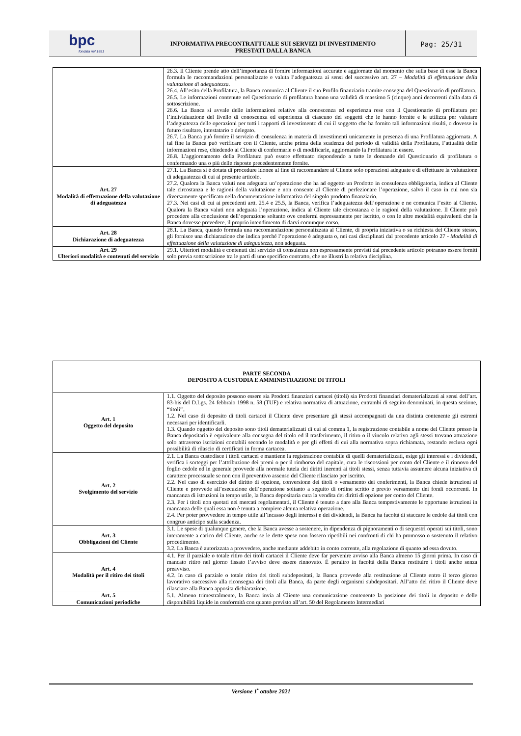bpc
fondata nel 1881
INFORMATIVA PRECONTRATTUALE SUI SERVIZI DI INVESTIMENTO
PRESTATI DALLA BANCA
Pag: 25/31
| | 26.3. Il Cliente prende atto dell’importanza di fornire informazioni accurate e aggiornate dal momento che sulla base di esse la Banca formula le raccomandazioni personalizzate e valuta l’adeguatezza ai sensi del successivo art. 27 – Modalità di effettuazione della valutazione di adeguatezza . 26.4. All’esito della Profilatura, la Banca comunica al Cliente il suo Profilo finanziario tramite consegna del Questionario di profilatura. 26.5. Le informazioni contenute nel Questionario di profilatura hanno una validità di massimo 5 (cinque) anni decorrenti dalla data di sottoscrizione. 26.6. La Banca si avvale delle informazioni relative alla conoscenza ed esperienza rese con il Questionario di profilatura per l’individuazione del livello di conoscenza ed esperienza di ciascuno dei soggetti che le hanno fornite e le utilizza per valutare l’adeguatezza delle operazioni per tutti i rapporti di investimento di cui il soggetto che ha fornito tali informazioni risulti, o dovesse in futuro risultare, intestatario o delegato. 26.7. La Banca può fornire il servizio di consulenza in materia di investimenti unicamente in presenza di una Profilatura aggiornata. A tal fine la Banca può verificare con il Cliente, anche prima della scadenza del periodo di validità della Profilatura, l’attualità delle informazioni rese, chiedendo al Cliente di confermarle o di modificarle, aggiornando la Profilatura in essere. 26.8. L’aggiornamento della Profilatura può essere effettuato rispondendo a tutte le domande del Questionario di profilatura o confermando una o più delle risposte precedentemente fornite. |
| Art. 27 Modalità di effettuazione della valutazione di adeguatezza | 27.1. La Banca si è dotata di procedure idonee al fine di raccomandare al Cliente solo operazioni adeguate e di effettuare la valutazione di adeguatezza di cui al presente articolo. 27.2. Qualora la Banca valuti non adeguata un’operazione che ha ad oggetto un Prodotto in consulenza obbligatoria, indica al Cliente tale circostanza e le ragioni della valutazione e non consente al Cliente di perfezionare l’operazione, salvo il caso in cui non sia diversamente specificato nella documentazione informativa del singolo prodotto finanziario. 27.3. Nei casi di cui ai precedenti artt. 25.4 e 25.5, la Banca, verifica l’adeguatezza dell’operazione e ne comunica l’esito al Cliente. Qualora la Banca valuti non adeguata l’operazione, indica al Cliente tale circostanza e le ragioni della valutazione. Il Cliente può procedere alla conclusione dell’operazione soltanto ove confermi espressamente per iscritto, o con le altre modalità equivalenti che la Banca dovesse prevedere, il proprio intendimento di darvi comunque corso. |
| Art. 28 Dichiarazione di adeguatezza | 28.1. La Banca, quando formula una raccomandazione personalizzata al Cliente, di propria iniziativa o su richiesta del Cliente stesso, gli fornisce una dichiarazione che indica perché l’operazione è adeguata o, nei casi disciplinati dal precedente articolo 27 - Modalità di effettuazione della valutazione di adeguatezza, non adeguata. |
| Art. 29 Ulteriori modalità e contenuti del servizio | 29.1. Ulteriori modalità e contenuti del servizio di consulenza non espressamente previsti dal precedente articolo potranno essere forniti solo previa sottoscrizione tra le parti di uno specifico contratto, che ne illustri la relativa disciplina. |
| PARTE SECONDA DEPOSITO A CUSTODIA E AMMINISTRAZIONE DI TITOLI | |
| Art. 1 Oggetto del deposito | 1.1. Oggetto del deposito possono essere sia Prodotti finanziari cartacei (titoli) sia Prodotti finanziari dematerializzati ai sensi dell’art. 83-bis del D.Lgs. 24 febbraio 1998 n. 58 (TUF) e relativa normativa di attuazione, entrambi di seguito denominati, in questa sezione, “titoli”.. 1.2. Nel caso di deposito di titoli cartacei il Cliente deve presentare gli stessi accompagnati da una distinta contenente gli estremi necessari per identificarli. 1.3. Quando oggetto del deposito sono titoli dematerializzati di cui al comma 1, la registrazione contabile a nome del Cliente presso la Banca depositaria è equivalente alla consegna del titolo ed il trasferimento, il ritiro o il vincolo relativo agli stessi trovano attuazione solo attraverso iscrizioni contabili secondo le modalità e per gli effetti di cui alla normativa sopra richiamata, restando esclusa ogni possibilità di rilascio di certificati in forma cartacea. |
| Art. 2 Svolgimento del servizio | 2.1. La Banca custodisce i titoli cartacei e mantiene la registrazione contabile di quelli dematerializzati, esige gli interessi e i dividendi, verifica i sorteggi per l’attribuzione dei premi o per il rimborso del capitale, cura le riscossioni per conto del Cliente e il rinnovo del foglio cedole ed in generale provvede alla normale tutela dei diritti inerenti ai titoli stessi, senza tuttavia assumere alcuna iniziativa di carattere processuale se non con il preventivo assenso del Cliente rilasciato per iscritto. 2.2. Nel caso di esercizio del diritto di opzione, conversione dei titoli o versamento dei conferimenti, la Banca chiede istruzioni al Cliente e provvede all’esecuzione dell’operazione soltanto a seguito di ordine scritto e previo versamento dei fondi occorrenti. In mancanza di istruzioni in tempo utile, la Banca depositaria cura la vendita dei diritti di opzione per conto del Cliente. 2.3. Per i titoli non quotati nei mercati regolamentati, il Cliente è tenuto a dare alla Banca tempestivamente le opportune istruzioni in mancanza delle quali essa non è tenuta a compiere alcuna relativa operazione. 2.4. Per poter provvedere in tempo utile all’incasso degli interessi e dei dividendi, la Banca ha facoltà di staccare le cedole dai titoli con congruo anticipo sulla scadenza. |
| Art. 3 Obbligazioni del Cliente | 3.1. Le spese di qualunque genere, che la Banca avesse a sostenere, in dipendenza di pignoramenti o di sequestri operati sui titoli, sono interamente a carico del Cliente, anche se le dette spese non fossero ripetibili nei confronti di chi ha promosso o sostenuto il relativo procedimento. 3.2. La Banca è autorizzata a provvedere, anche mediante addebito in conto corrente, alla regolazione di quanto ad essa dovuto. |
| Art. 4 Modalità per il ritiro dei titoli | 4.1. Per il parziale o totale ritiro dei titoli cartacei il Cliente deve far pervenire avviso alla Banca almeno 15 giorni prima. In caso di mancato ritiro nel giorno fissato l’avviso deve essere rinnovato. È peraltro in facoltà della Banca restituire i titoli anche senza preavviso. 4.2. In caso di parziale o totale ritiro dei titoli subdepositati, la Banca provvede alla restituzione al Cliente entro il terzo giorno lavorativo successivo alla riconsegna dei titoli alla Banca, da parte degli organismi subdepositari. All’atto del ritiro il Cliente deve rilasciare alla Banca apposita dichiarazione. |
| Art. 5 Comunicazioni periodiche | 5.1. Almeno trimestralmente, la Banca invia al Cliente una comunicazione contenente la posizione dei titoli in deposito e delle disponibilità liquide in conformità con quanto previsto all’art. 50 del Regolamento Intermediari |
Versione 1<sup>•</sup> ottobre 2021